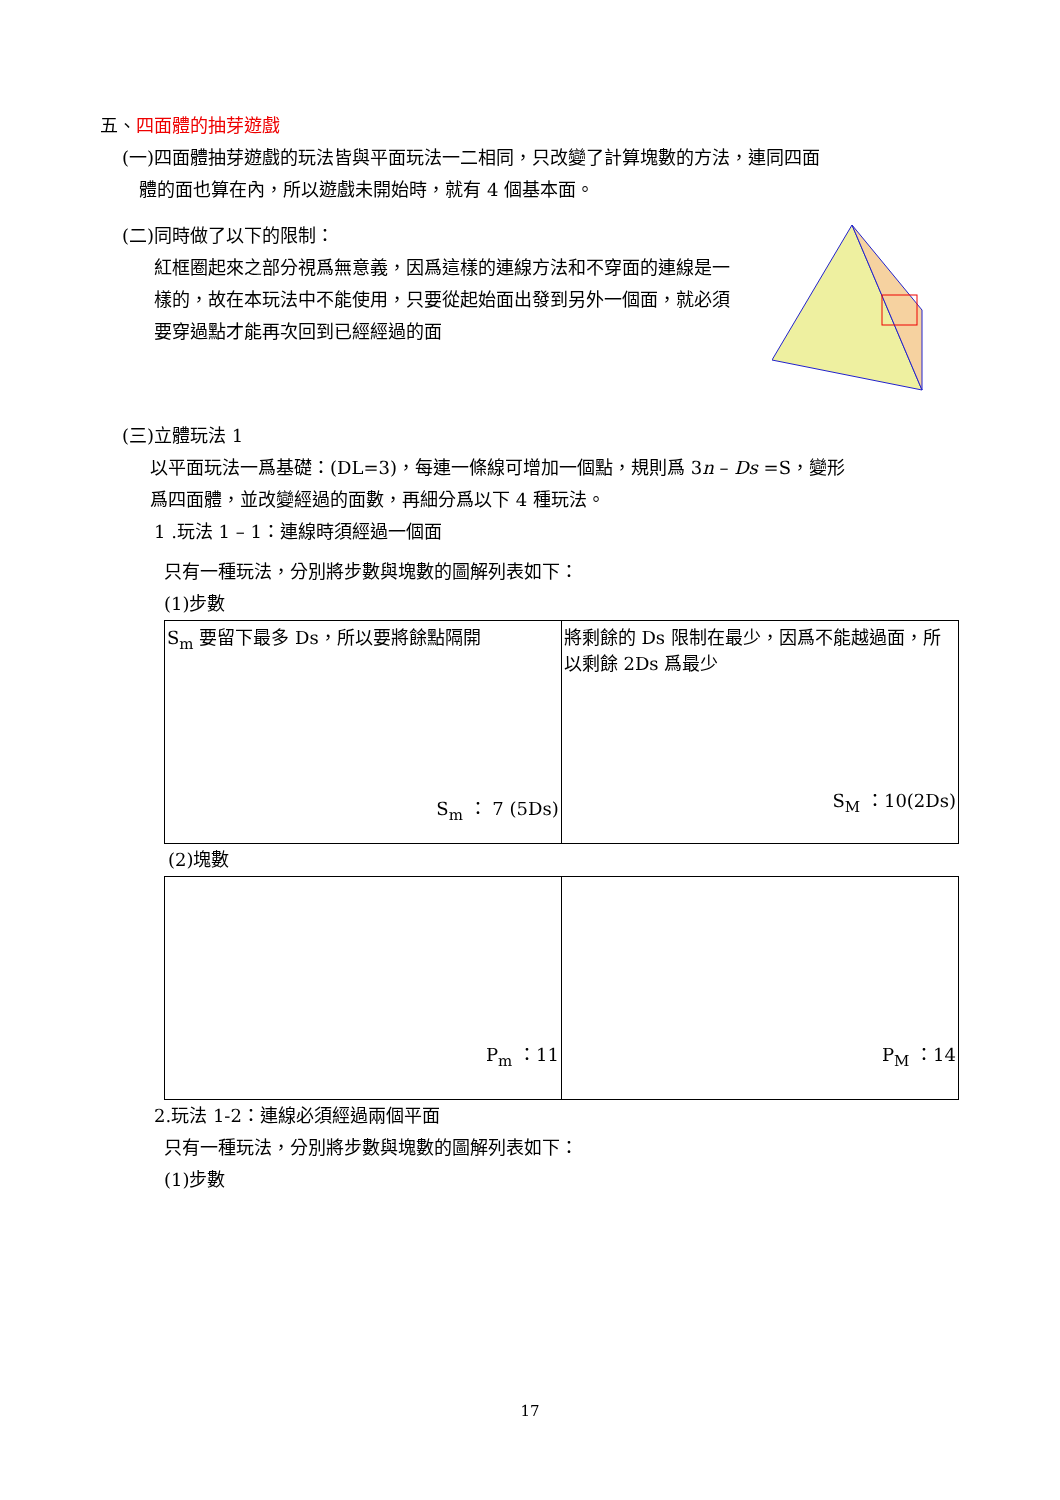五、四面體的抽芽遊戲
(一)四面體抽芽遊戲的玩法皆與平面玩法一二相同，只改變了計算塊數的方法，連同四面
體的面也算在內，所以遊戲未開始時，就有 4 個基本面。
(二)同時做了以下的限制：
紅框圈起來之部分視爲無意義，因爲這樣的連線方法和不穿面的連線是一樣的，故在本玩法中不能使用，只要從起始面出發到另外一個面，就必須要穿過點才能再次回到已經經過的面
(三)立體玩法 1
以平面玩法一爲基礎：(DL=3)，每連一條線可增加一個點，規則爲 3n – Ds =S，變形
爲四面體，並改變經過的面數，再細分爲以下 4 種玩法。
1 .玩法 1 – 1：連線時須經過一個面
只有一種玩法，分別將步數與塊數的圖解列表如下：
(1)步數
| S<sub>m</sub> 要留下最多 Ds，所以要將餘點隔開 S<sub>m</sub> ： 7 (5Ds) | 將剩餘的 Ds 限制在最少，因爲不能越過面，所以剩餘 2Ds 爲最少 S<sub>M</sub> ：10(2Ds) |
(2)塊數
| P<sub>m</sub> ：11 | P<sub>M</sub> ：14 |
2.玩法 1-2：連線必須經過兩個平面
只有一種玩法，分別將步數與塊數的圖解列表如下：
(1)步數
17